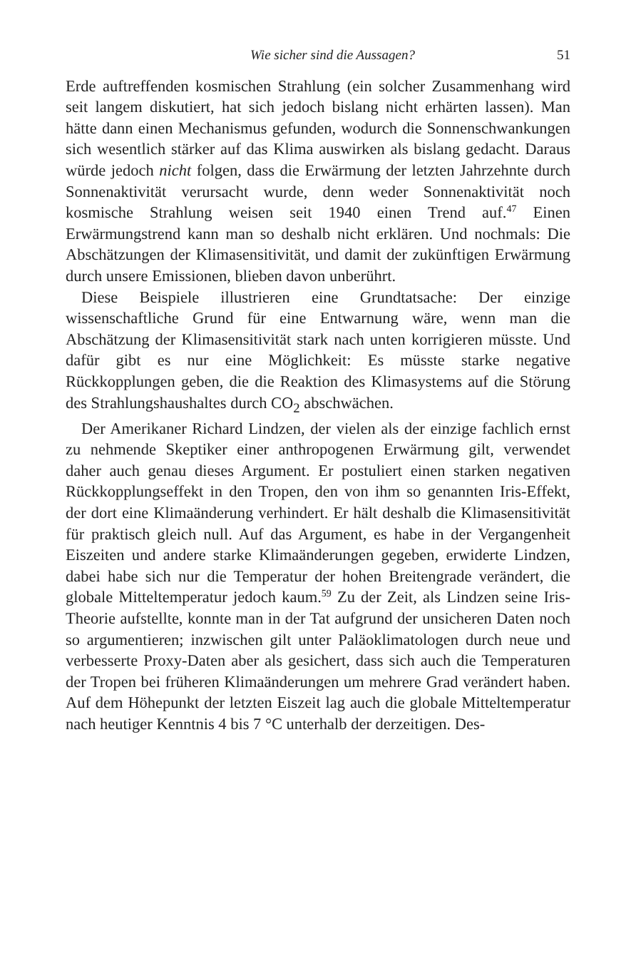Wie sicher sind die Aussagen? 51
Erde auftreffenden kosmischen Strahlung (ein solcher Zusammenhang wird seit langem diskutiert, hat sich jedoch bislang nicht erhärten lassen). Man hätte dann einen Mechanismus gefunden, wodurch die Sonnenschwankungen sich wesentlich stärker auf das Klima auswirken als bislang gedacht. Daraus würde jedoch nicht folgen, dass die Erwärmung der letzten Jahrzehnte durch Sonnenaktivität verursacht wurde, denn weder Sonnenaktivität noch kosmische Strahlung weisen seit 1940 einen Trend auf.<sup>47</sup> Einen Erwärmungstrend kann man so deshalb nicht erklären. Und nochmals: Die Abschätzungen der Klimasensitivität, und damit der zukünftigen Erwärmung durch unsere Emissionen, blieben davon unberührt.
Diese Beispiele illustrieren eine Grundtatsache: Der einzige wissenschaftliche Grund für eine Entwarnung wäre, wenn man die Abschätzung der Klimasensitivität stark nach unten korrigieren müsste. Und dafür gibt es nur eine Möglichkeit: Es müsste starke negative Rückkopplungen geben, die die Reaktion des Klimasystems auf die Störung des Strahlungshaushaltes durch CO<sub>2</sub> abschwächen.
Der Amerikaner Richard Lindzen, der vielen als der einzige fachlich ernst zu nehmende Skeptiker einer anthropogenen Erwärmung gilt, verwendet daher auch genau dieses Argument. Er postuliert einen starken negativen Rückkopplungseffekt in den Tropen, den von ihm so genannten Iris-Effekt, der dort eine Klimaänderung verhindert. Er hält deshalb die Klimasensitivität für praktisch gleich null. Auf das Argument, es habe in der Vergangenheit Eiszeiten und andere starke Klimaänderungen gegeben, erwiderte Lindzen, dabei habe sich nur die Temperatur der hohen Breitengrade verändert, die globale Mitteltemperatur jedoch kaum.<sup>59</sup> Zu der Zeit, als Lindzen seine Iris-Theorie aufstellte, konnte man in der Tat aufgrund der unsicheren Daten noch so argumentieren; inzwischen gilt unter Paläoklimatologen durch neue und verbesserte Proxy-Daten aber als gesichert, dass sich auch die Temperaturen der Tropen bei früheren Klimaänderungen um mehrere Grad verändert haben. Auf dem Höhepunkt der letzten Eiszeit lag auch die globale Mitteltemperatur nach heutiger Kenntnis 4 bis 7 °C unterhalb der derzeitigen. Des-